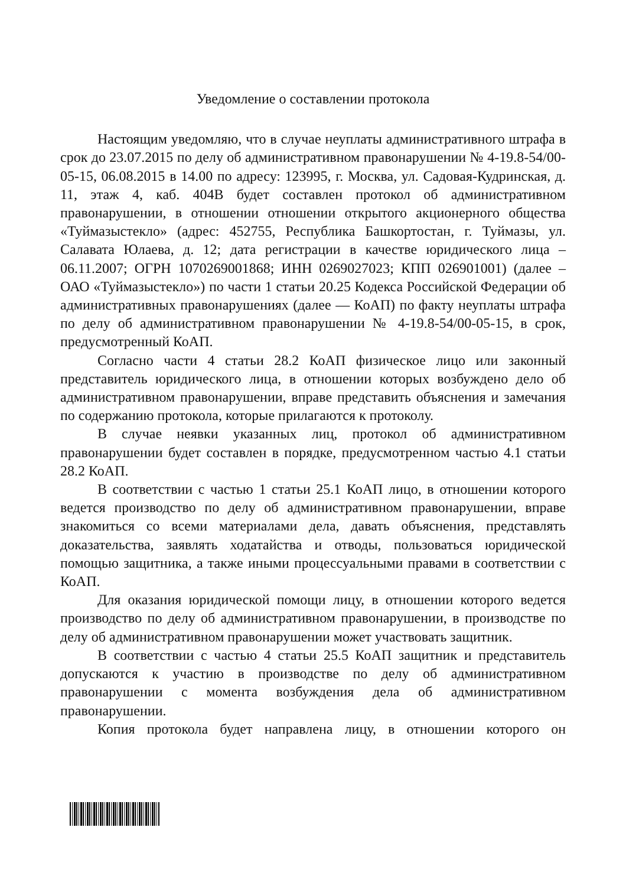Уведомление о составлении протокола
Настоящим уведомляю, что в случае неуплаты административного штрафа в срок до 23.07.2015 по делу об административном правонарушении № 4-19.8-54/00-05-15, 06.08.2015 в 14.00 по адресу: 123995, г. Москва, ул. Садовая-Кудринская, д. 11, этаж 4, каб. 404В будет составлен протокол об административном правонарушении, в отношении отношении открытого акционерного общества «Туймазыстекло» (адрес: 452755, Республика Башкортостан, г. Туймазы, ул. Салавата Юлаева, д. 12; дата регистрации в качестве юридического лица – 06.11.2007; ОГРН 1070269001868; ИНН 0269027023; КПП 026901001) (далее – ОАО «Туймазыстекло») по части 1 статьи 20.25 Кодекса Российской Федерации об административных правонарушениях (далее — КоАП) по факту неуплаты штрафа по делу об административном правонарушении № 4-19.8-54/00-05-15, в срок, предусмотренный КоАП.
Согласно части 4 статьи 28.2 КоАП физическое лицо или законный представитель юридического лица, в отношении которых возбуждено дело об административном правонарушении, вправе представить объяснения и замечания по содержанию протокола, которые прилагаются к протоколу.
В случае неявки указанных лиц, протокол об административном правонарушении будет составлен в порядке, предусмотренном частью 4.1 статьи 28.2 КоАП.
В соответствии с частью 1 статьи 25.1 КоАП лицо, в отношении которого ведется производство по делу об административном правонарушении, вправе знакомиться со всеми материалами дела, давать объяснения, представлять доказательства, заявлять ходатайства и отводы, пользоваться юридической помощью защитника, а также иными процессуальными правами в соответствии с КоАП.
Для оказания юридической помощи лицу, в отношении которого ведется производство по делу об административном правонарушении, в производстве по делу об административном правонарушении может участвовать защитник.
В соответствии с частью 4 статьи 25.5 КоАП защитник и представитель допускаются к участию в производстве по делу об административном правонарушении с момента возбуждения дела об административном правонарушении.
Копия протокола будет направлена лицу, в отношении которого он